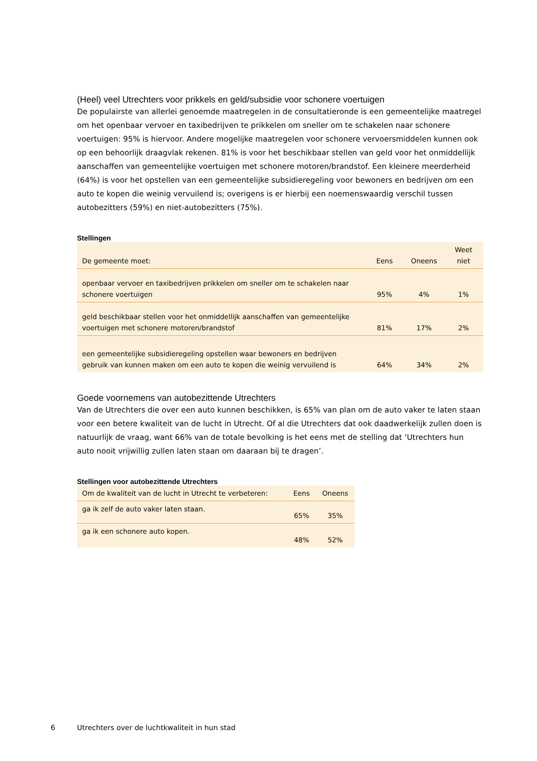(Heel) veel Utrechters voor prikkels en geld/subsidie voor schonere voertuigen
De populairste van allerlei genoemde maatregelen in de consultatieronde is een gemeentelijke maatregel om het openbaar vervoer en taxibedrijven te prikkelen om sneller om te schakelen naar schonere voertuigen: 95% is hiervoor. Andere mogelijke maatregelen voor schonere vervoersmiddelen kunnen ook op een behoorlijk draagvlak rekenen. 81% is voor het beschikbaar stellen van geld voor het onmiddellijk aanschaffen van gemeentelijke voertuigen met schonere motoren/brandstof. Een kleinere meerderheid (64%) is voor het opstellen van een gemeentelijke subsidieregeling voor bewoners en bedrijven om een auto te kopen die weinig vervuilend is; overigens is er hierbij een noemenswaardig verschil tussen autobezitters (59%) en niet-autobezitters (75%).
Stellingen
| De gemeente moet: | Eens | Oneens | Weet niet |
| --- | --- | --- | --- |
| openbaar vervoer en taxibedrijven prikkelen om sneller om te schakelen naar schonere voertuigen | 95% | 4% | 1% |
| geld beschikbaar stellen voor het onmiddellijk aanschaffen van gemeentelijke voertuigen met schonere motoren/brandstof | 81% | 17% | 2% |
| een gemeentelijke subsidieregeling opstellen waar bewoners en bedrijven gebruik van kunnen maken om een auto te kopen die weinig vervuilend is | 64% | 34% | 2% |
Goede voornemens van autobezittende Utrechters
Van de Utrechters die over een auto kunnen beschikken, is 65% van plan om de auto vaker te laten staan voor een betere kwaliteit van de lucht in Utrecht. Of al die Utrechters dat ook daadwerkelijk zullen doen is natuurlijk de vraag, want 66% van de totale bevolking is het eens met de stelling dat ‘Utrechters hun auto nooit vrijwillig zullen laten staan om daaraan bij te dragen’.
Stellingen voor autobezittende Utrechters
| Om de kwaliteit van de lucht in Utrecht te verbeteren: | Eens | Oneens |
| --- | --- | --- |
| ga ik zelf de auto vaker laten staan. | 65% | 35% |
| ga ik een schonere auto kopen. | 48% | 52% |
6 Utrechters over de luchtkwaliteit in hun stad